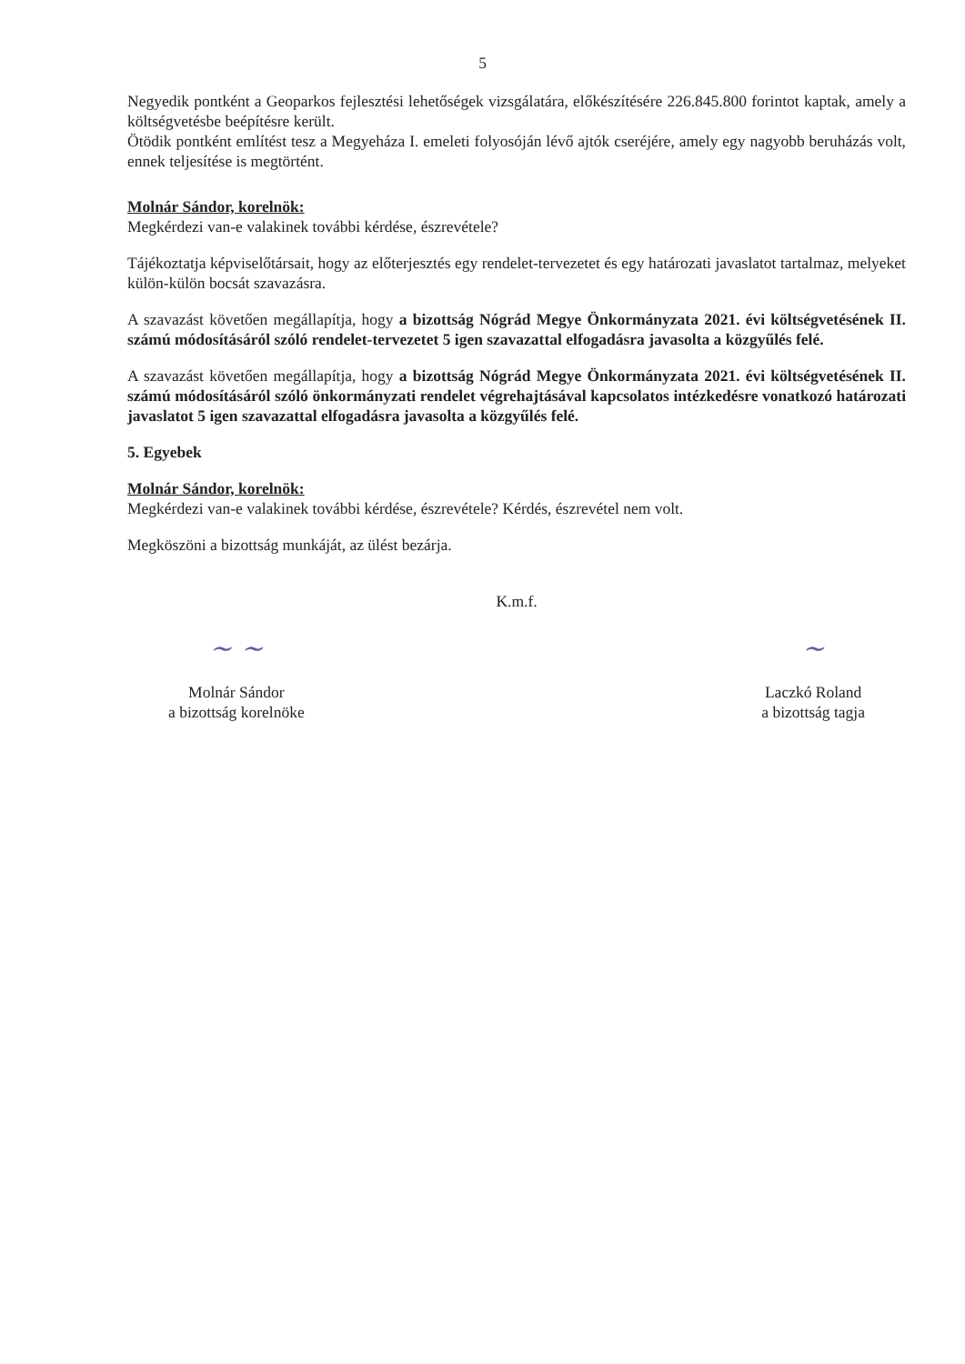5
Negyedik pontként a Geoparkos fejlesztési lehetőségek vizsgálatára, előkészítésére 226.845.800 forintot kaptak, amely a költségvetésbe beépítésre került.
Ötödik pontként említést tesz a Megyeháza I. emeleti folyosóján lévő ajtók cseréjére, amely egy nagyobb beruházás volt, ennek teljesítése is megtörtént.
Molnár Sándor, korelnök:
Megkérdezi van-e valakinek további kérdése, észrevétele?
Tájékoztatja képviselőtársait, hogy az előterjesztés egy rendelet-tervezetet és egy határozati javaslatot tartalmaz, melyeket külön-külön bocsát szavazásra.
A szavazást követően megállapítja, hogy a bizottság Nógrád Megye Önkormányzata 2021. évi költségvetésének II. számú módosításáról szóló rendelet-tervezetet 5 igen szavazattal elfogadásra javasolta a közgyűlés felé.
A szavazást követően megállapítja, hogy a bizottság Nógrád Megye Önkormányzata 2021. évi költségvetésének II. számú módosításáról szóló önkormányzati rendelet végrehajtásával kapcsolatos intézkedésre vonatkozó határozati javaslatot 5 igen szavazattal elfogadásra javasolta a közgyűlés felé.
5. Egyebek
Molnár Sándor, korelnök:
Megkérdezi van-e valakinek további kérdése, észrevétele? Kérdés, észrevétel nem volt.
Megköszöni a bizottság munkáját, az ülést bezárja.
K.m.f.
~ ~
Molnár Sándor
a bizottság korelnöke
~
Laczkó Roland
a bizottság tagja